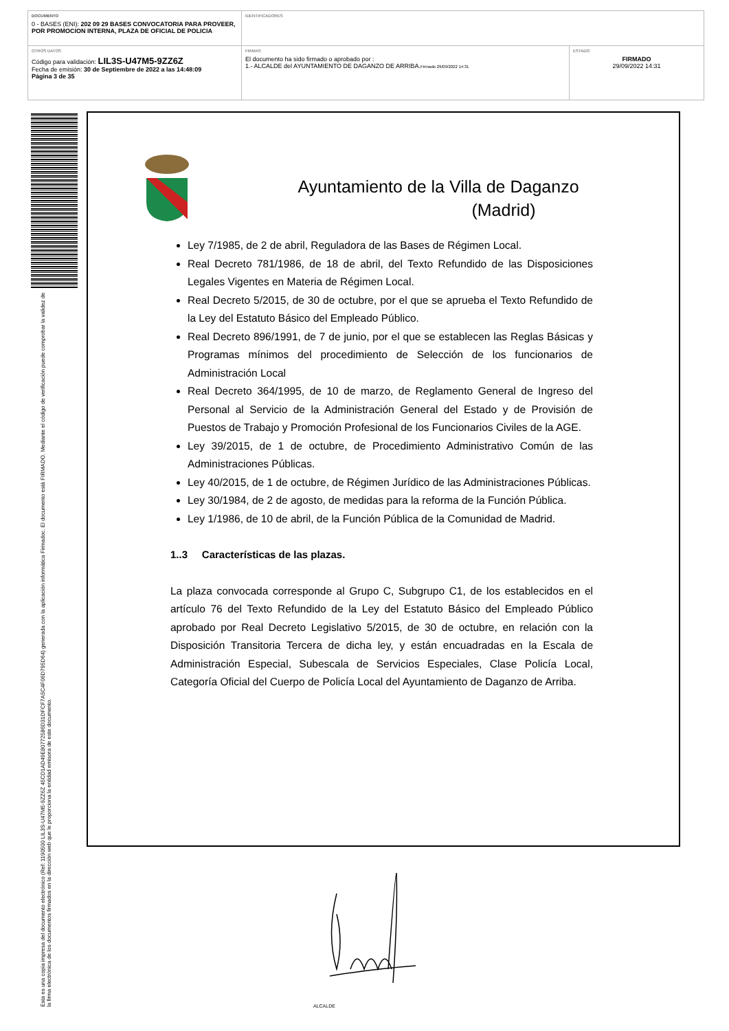| DOCUMENTO 0 - BASES (ENI): 202 09 29 BASES CONVOCATORIA PARA PROVEER, POR PROMOCION INTERNA, PLAZA DE OFICIAL DE POLICIA | IDENTIFICADORES | |
| OTROS DATOS Código para validación: LIL3S-U47M5-9ZZ6Z Fecha de emisión: 30 de Septiembre de 2022 a las 14:48:09 Página 3 de 35 | FIRMAS El documento ha sido firmado o aprobado por : 1.- ALCALDE del AYUNTAMIENTO DE DAGANZO DE ARRIBA. Firmado 29/09/2022 14:31 | ESTADO FIRMADO 29/09/2022 14:31 |
Esta es una copia impresa del documento electrónico (Ref: 1190500 LIL3S-U47M5-9ZZ6Z 45CD1AD49E80772586D31DFCF7A5C4F06D795D64) generada con la aplicación informática Firmadoc. El documento está FIRMADO. Mediante el código de verificación puede comprobar la validez de la firma electrónica de los documentos firmados en la dirección web que le proporciona la entidad emisora de este documento.
Ayuntamiento de la Villa de Daganzo
(Madrid)
Ley 7/1985, de 2 de abril, Reguladora de las Bases de Régimen Local.
Real Decreto 781/1986, de 18 de abril, del Texto Refundido de las Disposiciones Legales Vigentes en Materia de Régimen Local.
Real Decreto 5/2015, de 30 de octubre, por el que se aprueba el Texto Refundido de la Ley del Estatuto Básico del Empleado Público.
Real Decreto 896/1991, de 7 de junio, por el que se establecen las Reglas Básicas y Programas mínimos del procedimiento de Selección de los funcionarios de Administración Local
Real Decreto 364/1995, de 10 de marzo, de Reglamento General de Ingreso del Personal al Servicio de la Administración General del Estado y de Provisión de Puestos de Trabajo y Promoción Profesional de los Funcionarios Civiles de la AGE.
Ley 39/2015, de 1 de octubre, de Procedimiento Administrativo Común de las Administraciones Públicas.
Ley 40/2015, de 1 de octubre, de Régimen Jurídico de las Administraciones Públicas.
Ley 30/1984, de 2 de agosto, de medidas para la reforma de la Función Pública.
Ley 1/1986, de 10 de abril, de la Función Pública de la Comunidad de Madrid.
1..3 Características de las plazas.
La plaza convocada corresponde al Grupo C, Subgrupo C1, de los establecidos en el artículo 76 del Texto Refundido de la Ley del Estatuto Básico del Empleado Público aprobado por Real Decreto Legislativo 5/2015, de 30 de octubre, en relación con la Disposición Transitoria Tercera de dicha ley, y están encuadradas en la Escala de Administración Especial, Subescala de Servicios Especiales, Clase Policía Local, Categoría Oficial del Cuerpo de Policía Local del Ayuntamiento de Daganzo de Arriba.
ALCALDE